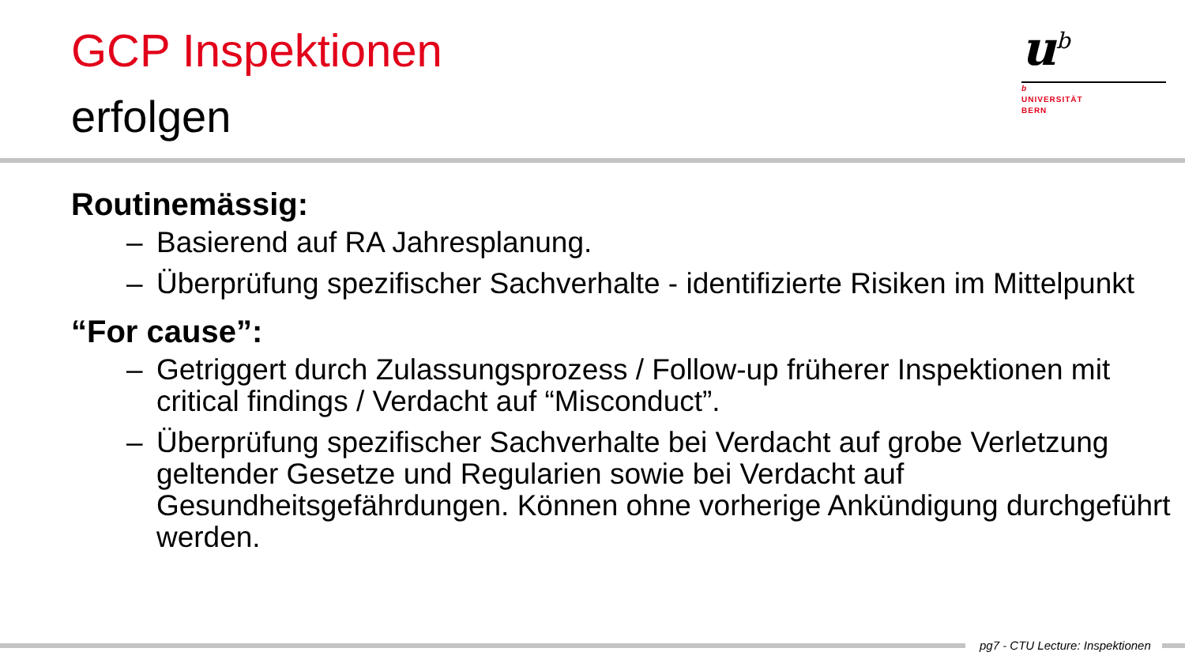GCP Inspektionen
erfolgen
u<sup>b</sup>
b
UNIVERSITÄT
BERN
Routinemässig:
– Basierend auf RA Jahresplanung.
– Überprüfung spezifischer Sachverhalte - identifizierte Risiken im Mittelpunkt
“For cause”:
– Getriggert durch Zulassungsprozess / Follow-up früherer Inspektionen mit critical findings / Verdacht auf “Misconduct”.
– Überprüfung spezifischer Sachverhalte bei Verdacht auf grobe Verletzung geltender Gesetze und Regularien sowie bei Verdacht auf Gesundheitsgefährdungen. Können ohne vorherige Ankündigung durchgeführt werden.
pg7 - CTU Lecture: Inspektionen